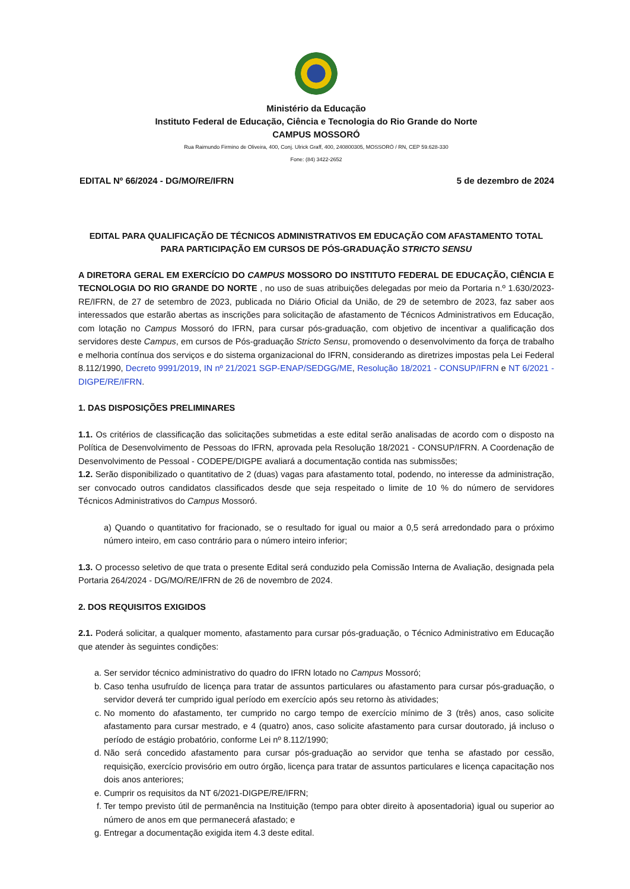Ministério da Educação
Instituto Federal de Educação, Ciência e Tecnologia do Rio Grande do Norte
CAMPUS MOSSORÓ
Rua Raimundo Firmino de Oliveira, 400, Conj. Ulrick Graff, 400, 240800305, MOSSORÓ / RN, CEP 59.628-330
Fone: (84) 3422-2652
EDITAL Nº 66/2024 - DG/MO/RE/IFRN 5 de dezembro de 2024
EDITAL PARA QUALIFICAÇÃO DE TÉCNICOS ADMINISTRATIVOS EM EDUCAÇÃO COM AFASTAMENTO TOTAL PARA PARTICIPAÇÃO EM CURSOS DE PÓS-GRADUAÇÃO STRICTO SENSU
A DIRETORA GERAL EM EXERCÍCIO DO CAMPUS MOSSORO DO INSTITUTO FEDERAL DE EDUCAÇÃO, CIÊNCIA E TECNOLOGIA DO RIO GRANDE DO NORTE , no uso de suas atribuições delegadas por meio da Portaria n.º 1.630/2023-RE/IFRN, de 27 de setembro de 2023, publicada no Diário Oficial da União, de 29 de setembro de 2023, faz saber aos interessados que estarão abertas as inscrições para solicitação de afastamento de Técnicos Administrativos em Educação, com lotação no Campus Mossoró do IFRN, para cursar pós-graduação, com objetivo de incentivar a qualificação dos servidores deste Campus, em cursos de Pós-graduação Stricto Sensu, promovendo o desenvolvimento da força de trabalho e melhoria contínua dos serviços e do sistema organizacional do IFRN, considerando as diretrizes impostas pela Lei Federal 8.112/1990, Decreto 9991/2019, IN nº 21/2021 SGP-ENAP/SEDGG/ME, Resolução 18/2021 - CONSUP/IFRN e NT 6/2021 - DIGPE/RE/IFRN.
1. DAS DISPOSIÇÕES PRELIMINARES
1.1. Os critérios de classificação das solicitações submetidas a este edital serão analisadas de acordo com o disposto na Política de Desenvolvimento de Pessoas do IFRN, aprovada pela Resolução 18/2021 - CONSUP/IFRN. A Coordenação de Desenvolvimento de Pessoal - CODEPE/DIGPE avaliará a documentação contida nas submissões;
1.2. Serão disponibilizado o quantitativo de 2 (duas) vagas para afastamento total, podendo, no interesse da administração, ser convocado outros candidatos classificados desde que seja respeitado o limite de 10 % do número de servidores Técnicos Administrativos do Campus Mossoró.
a) Quando o quantitativo for fracionado, se o resultado for igual ou maior a 0,5 será arredondado para o próximo número inteiro, em caso contrário para o número inteiro inferior;
1.3. O processo seletivo de que trata o presente Edital será conduzido pela Comissão Interna de Avaliação, designada pela Portaria 264/2024 - DG/MO/RE/IFRN de 26 de novembro de 2024.
2. DOS REQUISITOS EXIGIDOS
2.1. Poderá solicitar, a qualquer momento, afastamento para cursar pós-graduação, o Técnico Administrativo em Educação que atender às seguintes condições:
a. Ser servidor técnico administrativo do quadro do IFRN lotado no Campus Mossoró;
b. Caso tenha usufruído de licença para tratar de assuntos particulares ou afastamento para cursar pós-graduação, o servidor deverá ter cumprido igual período em exercício após seu retorno às atividades;
c. No momento do afastamento, ter cumprido no cargo tempo de exercício mínimo de 3 (três) anos, caso solicite afastamento para cursar mestrado, e 4 (quatro) anos, caso solicite afastamento para cursar doutorado, já incluso o período de estágio probatório, conforme Lei nº 8.112/1990;
d. Não será concedido afastamento para cursar pós-graduação ao servidor que tenha se afastado por cessão, requisição, exercício provisório em outro órgão, licença para tratar de assuntos particulares e licença capacitação nos dois anos anteriores;
e. Cumprir os requisitos da NT 6/2021-DIGPE/RE/IFRN;
f. Ter tempo previsto útil de permanência na Instituição (tempo para obter direito à aposentadoria) igual ou superior ao número de anos em que permanecerá afastado; e
g. Entregar a documentação exigida item 4.3 deste edital.